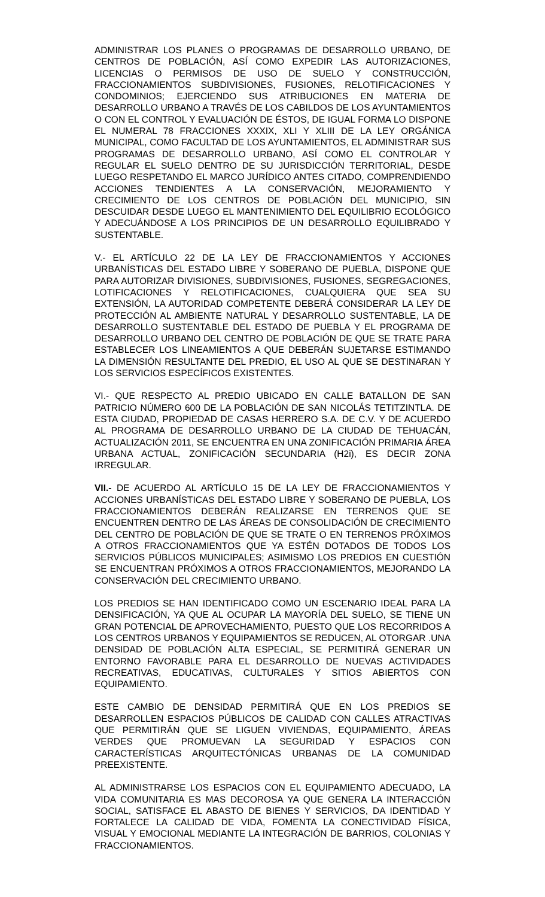ADMINISTRAR LOS PLANES O PROGRAMAS DE DESARROLLO URBANO, DE CENTROS DE POBLACIÓN, ASÍ COMO EXPEDIR LAS AUTORIZACIONES, LICENCIAS O PERMISOS DE USO DE SUELO Y CONSTRUCCIÓN, FRACCIONAMIENTOS SUBDIVISIONES, FUSIONES, RELOTIFICACIONES Y CONDOMINIOS; EJERCIENDO SUS ATRIBUCIONES EN MATERIA DE DESARROLLO URBANO A TRAVÉS DE LOS CABILDOS DE LOS AYUNTAMIENTOS O CON EL CONTROL Y EVALUACIÓN DE ÉSTOS, DE IGUAL FORMA LO DISPONE EL NUMERAL 78 FRACCIONES XXXIX, XLI Y XLIII DE LA LEY ORGÁNICA MUNICIPAL, COMO FACULTAD DE LOS AYUNTAMIENTOS, EL ADMINISTRAR SUS PROGRAMAS DE DESARROLLO URBANO, ASÍ COMO EL CONTROLAR Y REGULAR EL SUELO DENTRO DE SU JURISDICCIÓN TERRITORIAL, DESDE LUEGO RESPETANDO EL MARCO JURÍDICO ANTES CITADO, COMPRENDIENDO ACCIONES TENDIENTES A LA CONSERVACIÓN, MEJORAMIENTO Y CRECIMIENTO DE LOS CENTROS DE POBLACIÓN DEL MUNICIPIO, SIN DESCUIDAR DESDE LUEGO EL MANTENIMIENTO DEL EQUILIBRIO ECOLÓGICO Y ADECUÁNDOSE A LOS PRINCIPIOS DE UN DESARROLLO EQUILIBRADO Y SUSTENTABLE.
V.- EL ARTÍCULO 22 DE LA LEY DE FRACCIONAMIENTOS Y ACCIONES URBANÍSTICAS DEL ESTADO LIBRE Y SOBERANO DE PUEBLA, DISPONE QUE PARA AUTORIZAR DIVISIONES, SUBDIVISIONES, FUSIONES, SEGREGACIONES, LOTIFICACIONES Y RELOTIFICACIONES, CUALQUIERA QUE SEA SU EXTENSIÓN, LA AUTORIDAD COMPETENTE DEBERÁ CONSIDERAR LA LEY DE PROTECCIÓN AL AMBIENTE NATURAL Y DESARROLLO SUSTENTABLE, LA DE DESARROLLO SUSTENTABLE DEL ESTADO DE PUEBLA Y EL PROGRAMA DE DESARROLLO URBANO DEL CENTRO DE POBLACIÓN DE QUE SE TRATE PARA ESTABLECER LOS LINEAMIENTOS A QUE DEBERÁN SUJETARSE ESTIMANDO LA DIMENSIÓN RESULTANTE DEL PREDIO, EL USO AL QUE SE DESTINARAN Y LOS SERVICIOS ESPECÍFICOS EXISTENTES.
VI.- QUE RESPECTO AL PREDIO UBICADO EN CALLE BATALLON DE SAN PATRICIO NÚMERO 600 DE LA POBLACIÓN DE SAN NICOLÁS TETITZINTLA. DE ESTA CIUDAD, PROPIEDAD DE CASAS HERRERO S.A. DE C.V. Y DE ACUERDO AL PROGRAMA DE DESARROLLO URBANO DE LA CIUDAD DE TEHUACÁN, ACTUALIZACIÓN 2011, SE ENCUENTRA EN UNA ZONIFICACIÓN PRIMARIA ÁREA URBANA ACTUAL, ZONIFICACIÓN SECUNDARIA (H2i), ES DECIR ZONA IRREGULAR.
VII.- DE ACUERDO AL ARTÍCULO 15 DE LA LEY DE FRACCIONAMIENTOS Y ACCIONES URBANÍSTICAS DEL ESTADO LIBRE Y SOBERANO DE PUEBLA, LOS FRACCIONAMIENTOS DEBERÁN REALIZARSE EN TERRENOS QUE SE ENCUENTREN DENTRO DE LAS ÁREAS DE CONSOLIDACIÓN DE CRECIMIENTO DEL CENTRO DE POBLACIÓN DE QUE SE TRATE O EN TERRENOS PRÓXIMOS A OTROS FRACCIONAMIENTOS QUE YA ESTÉN DOTADOS DE TODOS LOS SERVICIOS PÚBLICOS MUNICIPALES; ASIMISMO LOS PREDIOS EN CUESTIÓN SE ENCUENTRAN PRÓXIMOS A OTROS FRACCIONAMIENTOS, MEJORANDO LA CONSERVACIÓN DEL CRECIMIENTO URBANO.
LOS PREDIOS SE HAN IDENTIFICADO COMO UN ESCENARIO IDEAL PARA LA DENSIFICACIÓN, YA QUE AL OCUPAR LA MAYORÍA DEL SUELO, SE TIENE UN GRAN POTENCIAL DE APROVECHAMIENTO, PUESTO QUE LOS RECORRIDOS A LOS CENTROS URBANOS Y EQUIPAMIENTOS SE REDUCEN, AL OTORGAR .UNA DENSIDAD DE POBLACIÓN ALTA ESPECIAL, SE PERMITIRÁ GENERAR UN ENTORNO FAVORABLE PARA EL DESARROLLO DE NUEVAS ACTIVIDADES RECREATIVAS, EDUCATIVAS, CULTURALES Y SITIOS ABIERTOS CON EQUIPAMIENTO.
ESTE CAMBIO DE DENSIDAD PERMITIRÁ QUE EN LOS PREDIOS SE DESARROLLEN ESPACIOS PÚBLICOS DE CALIDAD CON CALLES ATRACTIVAS QUE PERMITIRÁN QUE SE LIGUEN VIVIENDAS, EQUIPAMIENTO, ÁREAS VERDES QUE PROMUEVAN LA SEGURIDAD Y ESPACIOS CON CARACTERÍSTICAS ARQUITECTÓNICAS URBANAS DE LA COMUNIDAD PREEXISTENTE.
AL ADMINISTRARSE LOS ESPACIOS CON EL EQUIPAMIENTO ADECUADO, LA VIDA COMUNITARIA ES MAS DECOROSA YA QUE GENERA LA INTERACCIÓN SOCIAL, SATISFACE EL ABASTO DE BIENES Y SERVICIOS, DA IDENTIDAD Y FORTALECE LA CALIDAD DE VIDA, FOMENTA LA CONECTIVIDAD FÍSICA, VISUAL Y EMOCIONAL MEDIANTE LA INTEGRACIÓN DE BARRIOS, COLONIAS Y FRACCIONAMIENTOS.